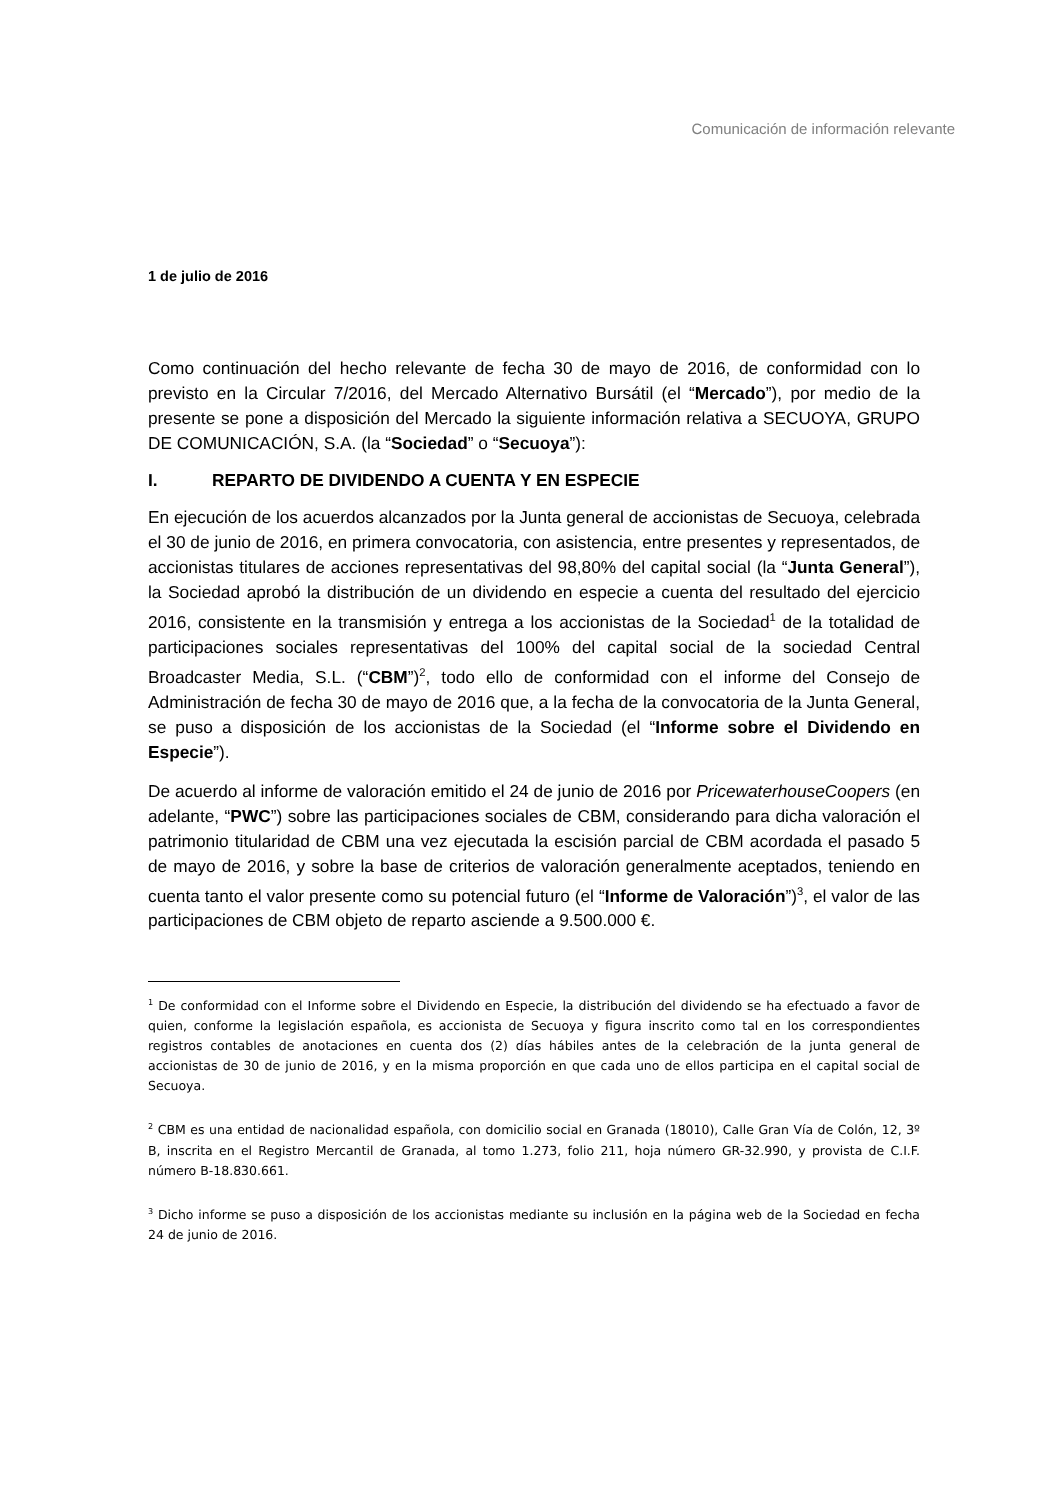Comunicación de información relevante
1 de julio de 2016
Como continuación del hecho relevante de fecha 30 de mayo de 2016, de conformidad con lo previsto en la Circular 7/2016, del Mercado Alternativo Bursátil (el “Mercado”), por medio de la presente se pone a disposición del Mercado la siguiente información relativa a SECUOYA, GRUPO DE COMUNICACIÓN, S.A. (la “Sociedad” o “Secuoya”):
I. REPARTO DE DIVIDENDO A CUENTA Y EN ESPECIE
En ejecución de los acuerdos alcanzados por la Junta general de accionistas de Secuoya, celebrada el 30 de junio de 2016, en primera convocatoria, con asistencia, entre presentes y representados, de accionistas titulares de acciones representativas del 98,80% del capital social (la “Junta General”), la Sociedad aprobó la distribución de un dividendo en especie a cuenta del resultado del ejercicio 2016, consistente en la transmisión y entrega a los accionistas de la Sociedad<sup>1</sup> de la totalidad de participaciones sociales representativas del 100% del capital social de la sociedad Central Broadcaster Media, S.L. (“CBM”)<sup>2</sup>, todo ello de conformidad con el informe del Consejo de Administración de fecha 30 de mayo de 2016 que, a la fecha de la convocatoria de la Junta General, se puso a disposición de los accionistas de la Sociedad (el “Informe sobre el Dividendo en Especie”).
De acuerdo al informe de valoración emitido el 24 de junio de 2016 por PricewaterhouseCoopers (en adelante, “PWC”) sobre las participaciones sociales de CBM, considerando para dicha valoración el patrimonio titularidad de CBM una vez ejecutada la escisión parcial de CBM acordada el pasado 5 de mayo de 2016, y sobre la base de criterios de valoración generalmente aceptados, teniendo en cuenta tanto el valor presente como su potencial futuro (el “Informe de Valoración”)<sup>3</sup>, el valor de las participaciones de CBM objeto de reparto asciende a 9.500.000 €.
<sup>1</sup> De conformidad con el Informe sobre el Dividendo en Especie, la distribución del dividendo se ha efectuado a favor de quien, conforme la legislación española, es accionista de Secuoya y figura inscrito como tal en los correspondientes registros contables de anotaciones en cuenta dos (2) días hábiles antes de la celebración de la junta general de accionistas de 30 de junio de 2016, y en la misma proporción en que cada uno de ellos participa en el capital social de Secuoya.
<sup>2</sup> CBM es una entidad de nacionalidad española, con domicilio social en Granada (18010), Calle Gran Vía de Colón, 12, 3º B, inscrita en el Registro Mercantil de Granada, al tomo 1.273, folio 211, hoja número GR-32.990, y provista de C.I.F. número B-18.830.661.
<sup>3</sup> Dicho informe se puso a disposición de los accionistas mediante su inclusión en la página web de la Sociedad en fecha 24 de junio de 2016.